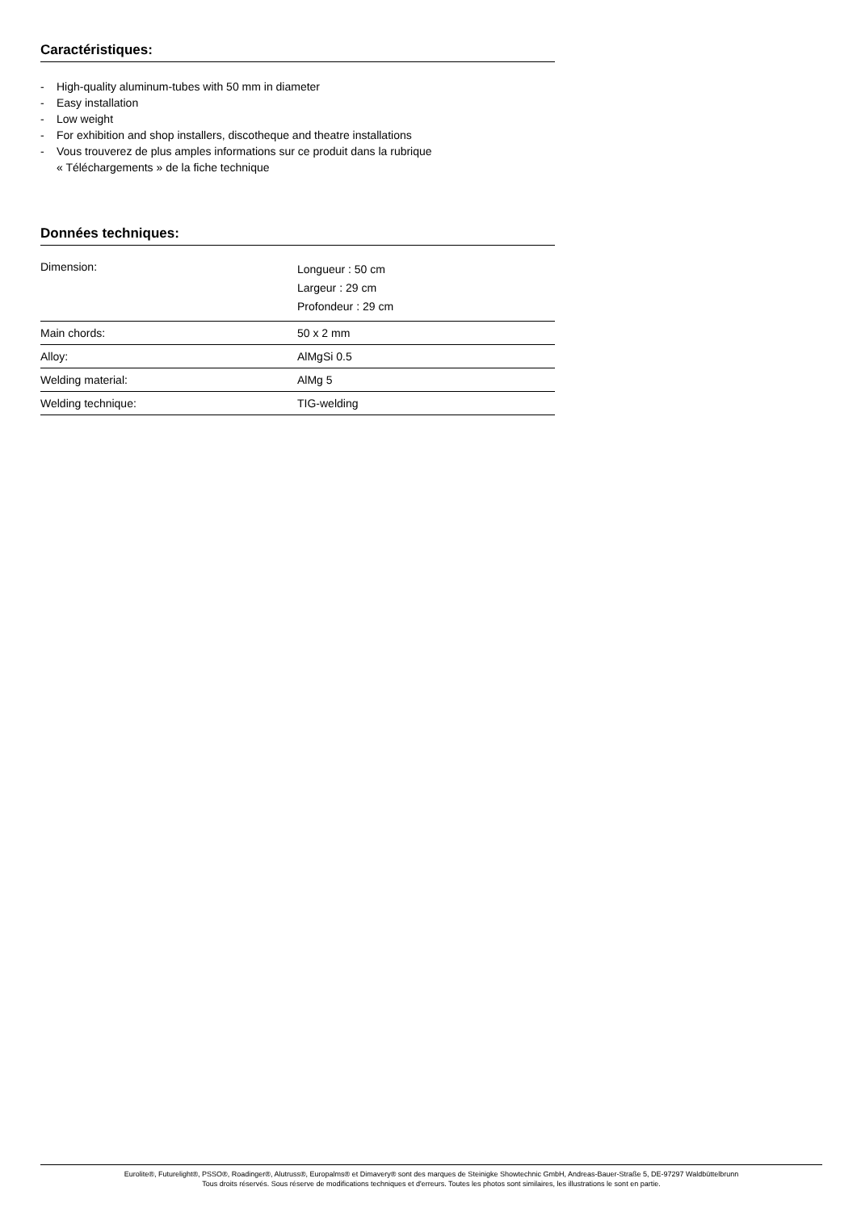Caractéristiques:
- High-quality aluminum-tubes with 50 mm in diameter
- Easy installation
- Low weight
- For exhibition and shop installers, discotheque and theatre installations
- Vous trouverez de plus amples informations sur ce produit dans la rubrique
« Téléchargements » de la fiche technique
Données techniques:
| Dimension: | Longueur : 50 cm Largeur : 29 cm Profondeur : 29 cm |
| Main chords: | 50 x 2 mm |
| Alloy: | AlMgSi 0.5 |
| Welding material: | AlMg 5 |
| Welding technique: | TIG-welding |
Eurolite®, Futurelight®, PSSO®, Roadinger®, Alutruss®, Europalms® et Dimavery® sont des marques de Steinigke Showtechnic GmbH, Andreas-Bauer-Straße 5, DE-97297 Waldbüttelbrunn
Tous droits réservés. Sous réserve de modifications techniques et d'erreurs. Toutes les photos sont similaires, les illustrations le sont en partie.